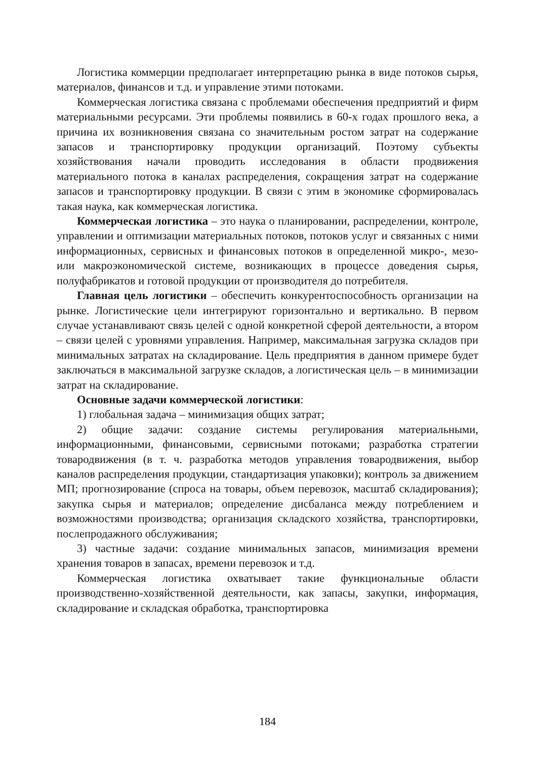Логистика коммерции предполагает интерпретацию рынка в виде потоков сырья, материалов, финансов и т.д. и управление этими потоками.
Коммерческая логистика связана с проблемами обеспечения предприятий и фирм материальными ресурсами. Эти проблемы появились в 60-х годах прошлого века, а причина их возникновения связана со значительным ростом затрат на содержание запасов и транспортировку продукции организаций. Поэтому субъекты хозяйствования начали проводить исследования в области продвижения материального потока в каналах распределения, сокращения затрат на содержание запасов и транспортировку продукции. В связи с этим в экономике сформировалась такая наука, как коммерческая логистика.
Коммерческая логистика – это наука о планировании, распределении, контроле, управлении и оптимизации материальных потоков, потоков услуг и связанных с ними информационных, сервисных и финансовых потоков в определенной микро-, мезо- или макроэкономической системе, возникающих в процессе доведения сырья, полуфабрикатов и готовой продукции от производителя до потребителя.
Главная цель логистики – обеспечить конкурентоспособность организации на рынке. Логистические цели интегрируют горизонтально и вертикально. В первом случае устанавливают связь целей с одной конкретной сферой деятельности, а втором – связи целей с уровнями управления. Например, максимальная загрузка складов при минимальных затратах на складирование. Цель предприятия в данном примере будет заключаться в максимальной загрузке складов, а логистическая цель – в минимизации затрат на складирование.
Основные задачи коммерческой логистики:
1) глобальная задача – минимизация общих затрат;
2) общие задачи: создание системы регулирования материальными, информационными, финансовыми, сервисными потоками; разработка стратегии товародвижения (в т. ч. разработка методов управления товародвижения, выбор каналов распределения продукции, стандартизация упаковки); контроль за движением МП; прогнозирование (спроса на товары, объем перевозок, масштаб складирования); закупка сырья и материалов; определение дисбаланса между потреблением и возможностями производства; организация складского хозяйства, транспортировки, послепродажного обслуживания;
3) частные задачи: создание минимальных запасов, минимизация времени хранения товаров в запасах, времени перевозок и т.д.
Коммерческая логистика охватывает такие функциональные области производственно-хозяйственной деятельности, как запасы, закупки, информация, складирование и складская обработка, транспортировка
184